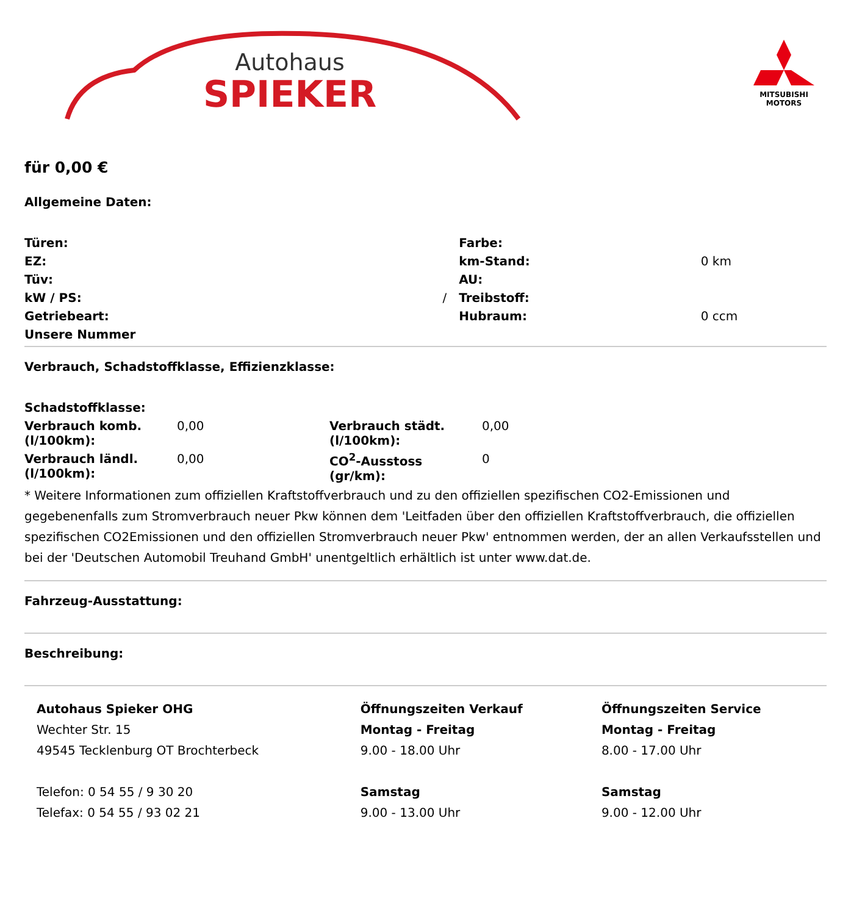Autohaus
SPIEKER
MITSUBISHI
MOTORS
für 0,00 €
Allgemeine Daten:
| Türen: | | Farbe: | |
| EZ: | | km-Stand: | 0 km |
| Tüv: | | AU: | |
| kW / PS: | / | Treibstoff: | |
| Getriebeart: | | Hubraum: | 0 ccm |
| Unsere Nummer | | | |
Verbrauch, Schadstoffklasse, Effizienzklasse:
| Schadstoffklasse: | | | |
| Verbrauch komb. (l/100km): | 0,00 | Verbrauch städt. (l/100km): | 0,00 |
| Verbrauch ländl. (l/100km): | 0,00 | CO<sup>2</sup>-Ausstoss (gr/km): | 0 |
* Weitere Informationen zum offiziellen Kraftstoffverbrauch und zu den offiziellen spezifischen CO2-Emissionen und gegebenenfalls zum Stromverbrauch neuer Pkw können dem 'Leitfaden über den offiziellen Kraftstoffverbrauch, die offiziellen spezifischen CO2Emissionen und den offiziellen Stromverbrauch neuer Pkw' entnommen werden, der an allen Verkaufsstellen und bei der 'Deutschen Automobil Treuhand GmbH' unentgeltlich erhältlich ist unter www.dat.de.
Fahrzeug-Ausstattung:
Beschreibung:
| Autohaus Spieker OHG Wechter Str. 15 49545 Tecklenburg OT Brochterbeck Telefon: 0 54 55 / 9 30 20 Telefax: 0 54 55 / 93 02 21 | Öffnungszeiten Verkauf Montag - Freitag 9.00 - 18.00 Uhr Samstag 9.00 - 13.00 Uhr | Öffnungszeiten Service Montag - Freitag 8.00 - 17.00 Uhr Samstag 9.00 - 12.00 Uhr |